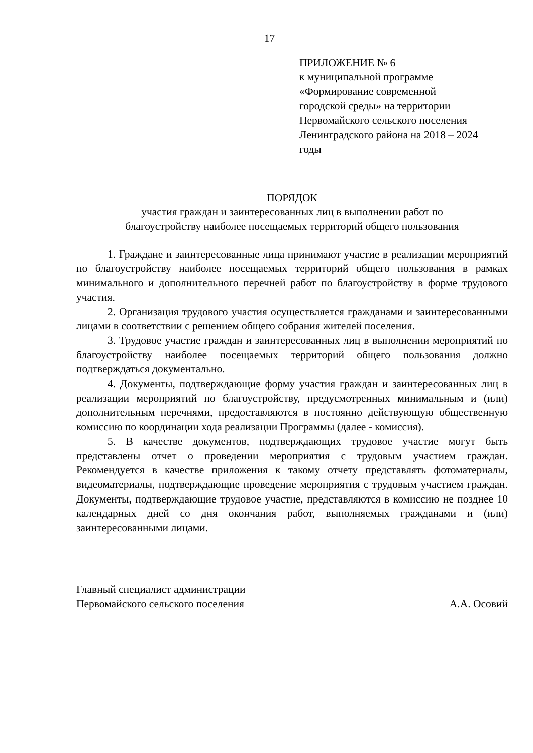17
ПРИЛОЖЕНИЕ № 6
к муниципальной программе
«Формирование современной
городской среды» на территории
Первомайского сельского поселения
Ленинградского района на 2018 – 2024
годы
ПОРЯДОК
участия граждан и заинтересованных лиц в выполнении работ по
благоустройству наиболее посещаемых территорий общего пользования
1. Граждане и заинтересованные лица принимают участие в реализации мероприятий по благоустройству наиболее посещаемых территорий общего пользования в рамках минимального и дополнительного перечней работ по благоустройству в форме трудового участия.
2. Организация трудового участия осуществляется гражданами и заинтересованными лицами в соответствии с решением общего собрания жителей поселения.
3. Трудовое участие граждан и заинтересованных лиц в выполнении мероприятий по благоустройству наиболее посещаемых территорий общего пользования должно подтверждаться документально.
4. Документы, подтверждающие форму участия граждан и заинтересованных лиц в реализации мероприятий по благоустройству, предусмотренных минимальным и (или) дополнительным перечнями, предоставляются в постоянно действующую общественную комиссию по координации хода реализации Программы (далее - комиссия).
5. В качестве документов, подтверждающих трудовое участие могут быть представлены отчет о проведении мероприятия с трудовым участием граждан. Рекомендуется в качестве приложения к такому отчету представлять фотоматериалы, видеоматериалы, подтверждающие проведение мероприятия с трудовым участием граждан. Документы, подтверждающие трудовое участие, представляются в комиссию не позднее 10 календарных дней со дня окончания работ, выполняемых гражданами и (или) заинтересованными лицами.
Главный специалист администрации
Первомайского сельского поселения
А.А. Осовий